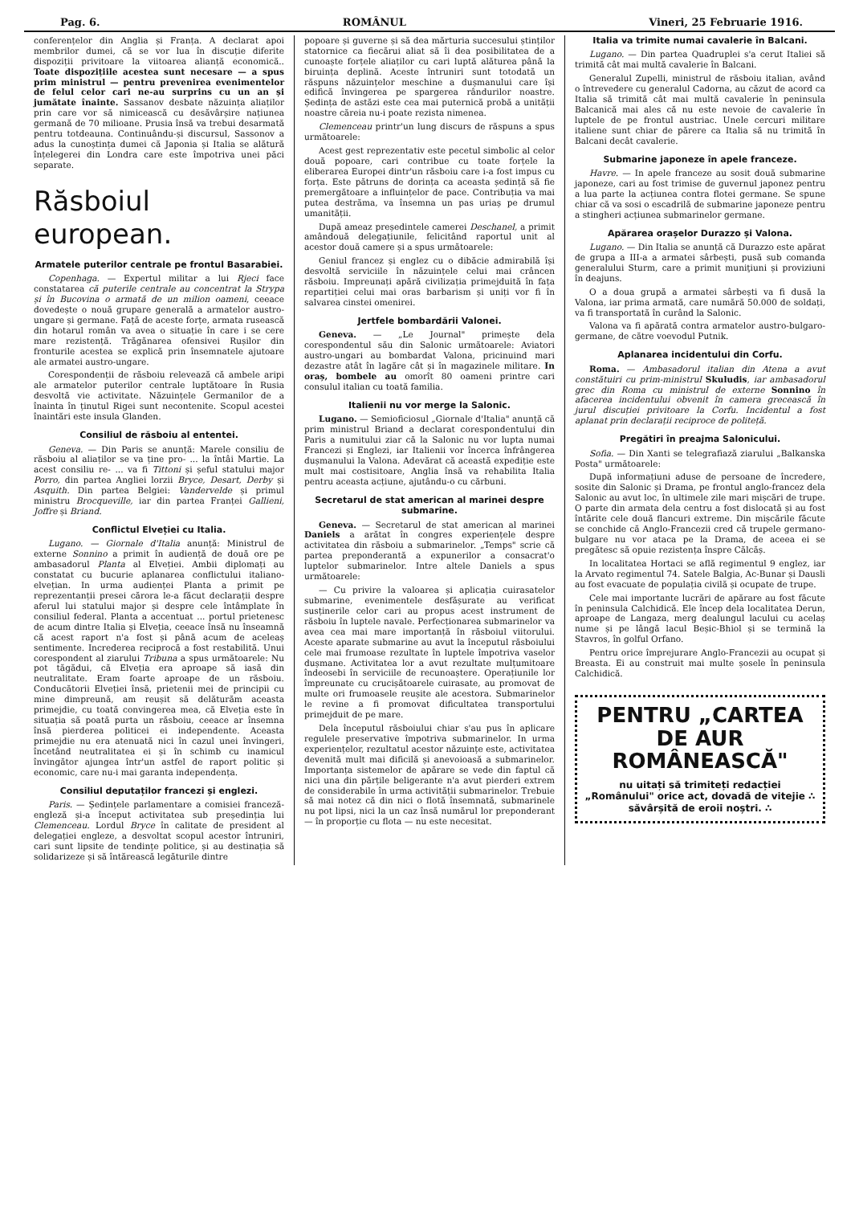Pag. 6. ROMÂNUL Vineri, 25 Februarie 1916.
conferențelor din Anglia și Franța. A declarat apoi membrilor dumei, că se vor lua în discuție diferite dispoziții privitoare la viitoarea alianță economică.. Toate dispozițiile acestea sunt necesare — a spus prim ministrul — pentru prevenirea evenimentelor de felul celor cari ne-au surprins cu un an și jumătate înainte. Sassanov desbate năzuința aliaților prin care vor să nimicească cu desăvârșire națiunea germană de 70 milioane. Prusia însă va trebui desarmată pentru totdeauna. Continuându-și discursul, Sassonov a adus la cunoștința dumei că Japonia și Italia se alătură înțelegerei din Londra care este împotriva unei păci separate.
Răsboiul european.
Armatele puterilor centrale pe frontul Basarabiei.
Copenhaga. — Expertul militar a lui Rjeci face constatarea că puterile centrale au concentrat la Strypa și în Bucovina o armată de un milion oameni, ceeace dovedește o nouă grupare generală a armatelor austro-ungare și germane. Față de aceste forțe, armata rusească din hotarul român va avea o situație în care i se cere mare rezistență. Trăgănarea ofensivei Rușilor din fronturile acestea se explică prin însemnatele ajutoare ale armatei austro-ungare.
Corespondenții de răsboiu relevează că ambele aripi ale armatelor puterilor centrale luptătoare în Rusia desvoltă vie activitate. Năzuințele Germanilor de a înainta în ținutul Rigei sunt necontenite. Scopul acestei înaintări este insula Glanden.
Consiliul de răsboiu al ententei.
Geneva. — Din Paris se anunță: Marele consiliu de răsboiu al aliaților se va ține pro- ... la întâi Martie. La acest consiliu re- ... va fi Tittoni și șeful statului major Porro, din partea Angliei lorzii Bryce, Desart, Derby și Asquith. Din partea Belgiei: Vandervelde și primul ministru Brocqueville, iar din partea Franței Gallieni, Joffre și Briand.
Conflictul Elveției cu Italia.
Lugano. — Giornale d'Italia anunță: Ministrul de externe Sonnino a primit în audiență de două ore pe ambasadorul Planta al Elveției. Ambii diplomați au constatat cu bucurie aplanarea conflictului italiano-elvețian. In urma audienței Planta a primit pe reprezentanții presei cărora le-a făcut declarații despre aferul lui statului major și despre cele întâmplate în consiliul federal. Planta a accentuat ... portul prietenesc de acum dintre Italia și Elveția, ceeace însă nu înseamnă că acest raport n'a fost și până acum de aceleaș sentimente. Increderea reciprocă a fost restabilită. Unui corespondent al ziarului Tribuna a spus următoarele: Nu pot tăgădui, că Elveția era aproape să iasă din neutralitate. Eram foarte aproape de un răsboiu. Conducătorii Elveției însă, prietenii mei de principii cu mine dimpreună, am reușit să delăturăm aceasta primejdie, cu toată convingerea mea, că Elveția este în situația să poată purta un răsboiu, ceeace ar însemna însă pierderea politicei ei independente. Aceasta primejdie nu era atenuată nici în cazul unei învingeri, încetând neutralitatea ei și în schimb cu inamicul învingător ajungea într'un astfel de raport politic și economic, care nu-i mai garanta independența.
Consiliul deputaților francezi și englezi.
Paris. — Ședințele parlamentare a comisiei franceză-engleză și-a început activitatea sub președinția lui Clemenceau. Lordul Bryce în calitate de president al delegației engleze, a desvoltat scopul acestor întruniri, cari sunt lipsite de tendințe politice, și au destinația să solidarizeze și să întărească legăturile dintre
popoare și guverne și să dea mărturia succesului știnților statornice ca fiecărui aliat să îi dea posibilitatea de a cunoaște forțele aliaților cu cari luptă alăturea până la biruința deplină. Aceste întruniri sunt totodată un răspuns năzuințelor meschine a dușmanului care își edifică învingerea pe spargerea rândurilor noastre. Ședința de astăzi este cea mai puternică probă a unității noastre căreia nu-i poate rezista nimenea.
Clemenceau printr'un lung discurs de răspuns a spus următoarele:
Acest gest reprezentativ este pecetul simbolic al celor două popoare, cari contribue cu toate forțele la eliberarea Europei dintr'un răsboiu care i-a fost impus cu forța. Este pătruns de dorința ca aceasta ședință să fie premergătoare a influințelor de pace. Contribuția va mai putea destrăma, va însemna un pas uriaș pe drumul umanității.
După ameaz președintele camerei Deschanel, a primit amândouă delegațiunile, felicitând raportul unit al acestor două camere și a spus următoarele:
Geniul francez și englez cu o dibăcie admirabilă își desvoltă serviciile în năzuințele celui mai crâncen răsboiu. Impreunați apără civilizația primejduită în fața repartiției celui mai oras barbarism și uniți vor fi în salvarea cinstei omenirei.
Jertfele bombardării Valonei.
Geneva. — „Le Journal" primește dela corespondentul său din Salonic următoarele: Aviatori austro-ungari au bombardat Valona, pricinuind mari dezastre atât în lagăre cât și în magazinele militare. In oraș, bombele au omorît 80 oameni printre cari consulul italian cu toată familia.
Italienii nu vor merge la Salonic.
Lugano. — Semioficiosul „Giornale d'Italia" anunță că prim ministrul Briand a declarat corespondentului din Paris a numitului ziar că la Salonic nu vor lupta numai Francezi și Englezi, iar Italienii vor încerca înfrângerea dușmanului la Valona. Adevărat că această expediție este mult mai costisitoare, Anglia însă va rehabilita Italia pentru aceasta acțiune, ajutându-o cu cărbuni.
Secretarul de stat american al marinei despre submarine.
Geneva. — Secretarul de stat american al marinei Daniels a arătat în congres experiențele despre activitatea din răsboiu a submarinelor. „Temps" scrie că partea preponderantă a expunerilor a consacrat'o luptelor submarinelor. Intre altele Daniels a spus următoarele:
— Cu privire la valoarea și aplicația cuirasatelor submarine, evenimentele desfășurate au verificat susținerile celor cari au propus acest instrument de răsboiu în luptele navale. Perfecționarea submarinelor va avea cea mai mare importanță în răsboiul viitorului. Aceste aparate submarine au avut la începutul răsboiului cele mai frumoase rezultate în luptele împotriva vaselor dușmane. Activitatea lor a avut rezultate mulțumitoare îndeosebi în serviciile de recunoaștere. Operațiunile lor împreunate cu crucișătoarele cuirasate, au promovat de multe ori frumoasele reușite ale acestora. Submarinelor le revine a fi promovat dificultatea transportului primejduit de pe mare.
Dela începutul răsboiului chiar s'au pus în aplicare regulele preservative împotriva submarinelor. In urma experiențelor, rezultatul acestor năzuințe este, activitatea devenită mult mai dificilă și anevoioasă a submarinelor. Importanța sistemelor de apărare se vede din faptul că nici una din părțile beligerante n'a avut pierderi extrem de considerabile în urma activității submarinelor. Trebuie să mai notez că din nici o flotă însemnată, submarinele nu pot lipsi, nici la un caz însă numărul lor preponderant — în proporție cu flota — nu este necesitat.
Italia va trimite numai cavalerie în Balcani.
Lugano. — Din partea Quadruplei s'a cerut Italiei să trimită cât mai multă cavalerie în Balcani.
Generalul Zupelli, ministrul de răsboiu italian, având o întrevedere cu generalul Cadorna, au căzut de acord ca Italia să trimită cât mai multă cavalerie în peninsula Balcanică mai ales că nu este nevoie de cavalerie în luptele de pe frontul austriac. Unele cercuri militare italiene sunt chiar de părere ca Italia să nu trimită în Balcani decât cavalerie.
Submarine japoneze în apele franceze.
Havre. — In apele franceze au sosit două submarine japoneze, cari au fost trimise de guvernul japonez pentru a lua parte la acțiunea contra flotei germane. Se spune chiar că va sosi o escadrilă de submarine japoneze pentru a stingheri acțiunea submarinelor germane.
Apărarea orașelor Durazzo și Valona.
Lugano. — Din Italia se anunță că Durazzo este apărat de grupa a III-a a armatei sârbești, pusă sub comanda generalului Sturm, care a primit muniţiuni și proviziuni în deajuns.
O a doua grupă a armatei sârbești va fi dusă la Valona, iar prima armată, care numără 50.000 de soldați, va fi transportată în curând la Salonic.
Valona va fi apărată contra armatelor austro-bulgaro-germane, de către voevodul Putnik.
Aplanarea incidentului din Corfu.
Roma. — Ambasadorul italian din Atena a avut constătuiri cu prim-ministrul Skuludis, iar ambasadorul grec din Roma cu ministrul de externe Sonnino în afacerea incidentului obvenit în camera grecească în jurul discuției privitoare la Corfu. Incidentul a fost aplanat prin declarații reciproce de politeță.
Pregătiri în preajma Salonicului.
Sofia. — Din Xanti se telegrafiază ziarului „Balkanska Posta" următoarele:
După informațiuni aduse de persoane de încredere, sosite din Salonic și Drama, pe frontul anglo-francez dela Salonic au avut loc, în ultimele zile mari mișcări de trupe. O parte din armata dela centru a fost dislocată și au fost întărite cele două flancuri extreme. Din mișcările făcute se conchide că Anglo-Francezii cred că trupele germano-bulgare nu vor ataca pe la Drama, de aceea ei se pregătesc să opuie rezistența înspre Călcăș.
In localitatea Hortaci se află regimentul 9 englez, iar la Arvato regimentul 74. Satele Balgia, Ac-Bunar și Dausli au fost evacuate de populația civilă și ocupate de trupe.
Cele mai importante lucrări de apărare au fost făcute în peninsula Calchidică. Ele încep dela localitatea Derun, aproape de Langaza, merg dealungul lacului cu acelaș nume și pe lângă lacul Beșic-Bhiol și se termină la Stavros, în golful Orfano.
Pentru orice împrejurare Anglo-Francezii au ocupat și Breasta. Ei au construit mai multe șosele în peninsula Calchidică.
PENTRU „CARTEA DE AUR ROMÂNEASCĂ"
nu uitați să trimiteți redacției „Românului" orice act, dovadă de vitejie ∴ săvârșită de eroii noștri. ∴